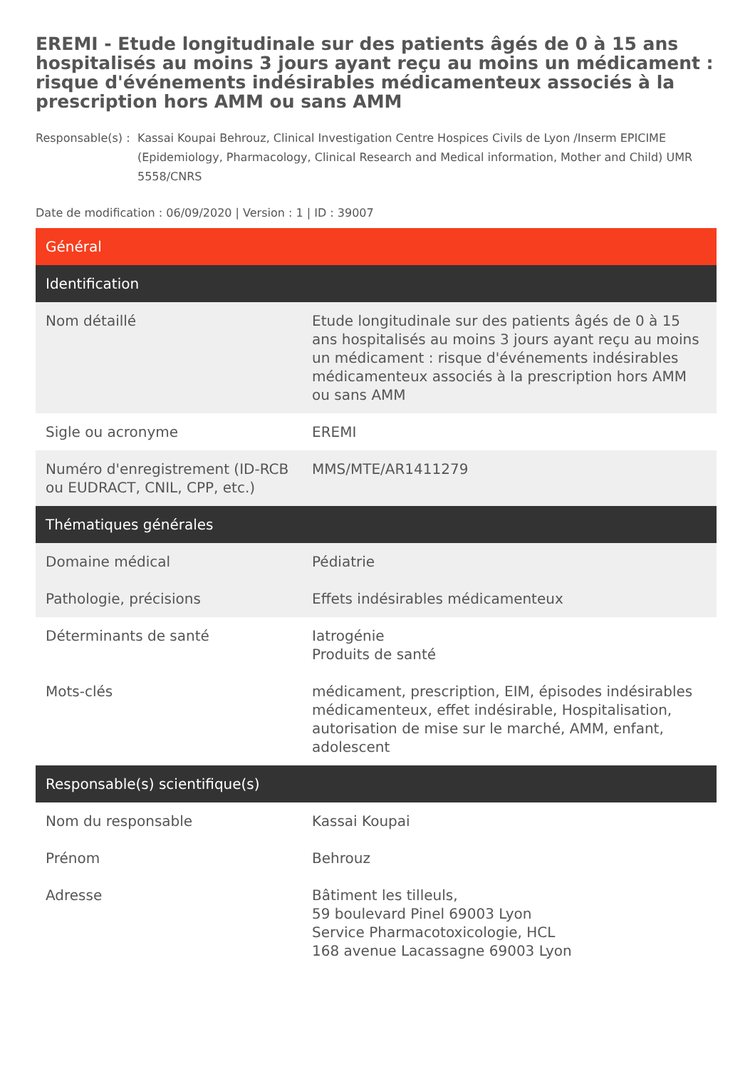EREMI - Etude longitudinale sur des patients âgés de 0 à 15 ans hospitalisés au moins 3 jours ayant reçu au moins un médicament : risque d'événements indésirables médicamenteux associés à la prescription hors AMM ou sans AMM
Responsable(s) :
Kassai Koupai Behrouz, Clinical Investigation Centre Hospices Civils de Lyon /Inserm EPICIME (Epidemiology, Pharmacology, Clinical Research and Medical information, Mother and Child) UMR 5558/CNRS
Date de modification : 06/09/2020 | Version : 1 | ID : 39007
| Général | |
| Identification | |
| Nom détaillé | Etude longitudinale sur des patients âgés de 0 à 15 ans hospitalisés au moins 3 jours ayant reçu au moins un médicament : risque d'événements indésirables médicamenteux associés à la prescription hors AMM ou sans AMM |
| Sigle ou acronyme | EREMI |
| Numéro d'enregistrement (ID-RCB ou EUDRACT, CNIL, CPP, etc.) | MMS/MTE/AR1411279 |
| Thématiques générales | |
| Domaine médical | Pédiatrie |
| Pathologie, précisions | Effets indésirables médicamenteux |
| Déterminants de santé | Iatrogénie Produits de santé |
| Mots-clés | médicament, prescription, EIM, épisodes indésirables médicamenteux, effet indésirable, Hospitalisation, autorisation de mise sur le marché, AMM, enfant, adolescent |
| Responsable(s) scientifique(s) | |
| Nom du responsable | Kassai Koupai |
| Prénom | Behrouz |
| Adresse | Bâtiment les tilleuls, 59 boulevard Pinel 69003 Lyon Service Pharmacotoxicologie, HCL 168 avenue Lacassagne 69003 Lyon |